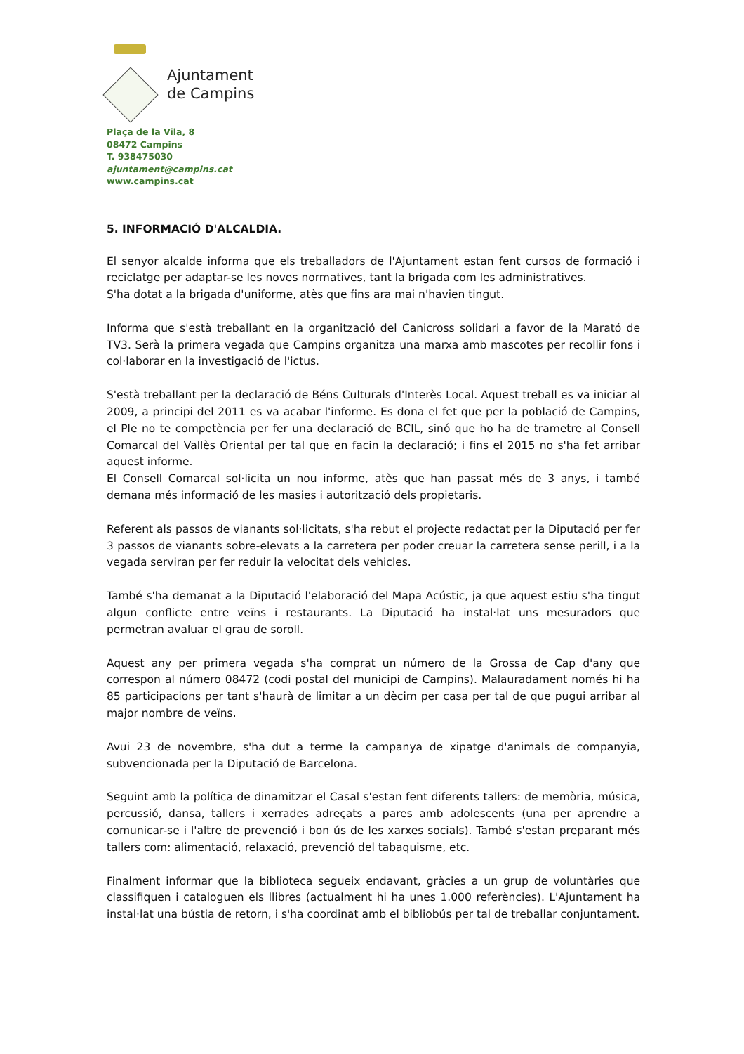Ajuntament
de Campins
Plaça de la Vila, 8
08472 Campins
T. 938475030
ajuntament@campins.cat
www.campins.cat
5. INFORMACIÓ D'ALCALDIA.
El senyor alcalde informa que els treballadors de l'Ajuntament estan fent cursos de formació i reciclatge per adaptar-se les noves normatives, tant la brigada com les administratives.
S'ha dotat a la brigada d'uniforme, atès que fins ara mai n'havien tingut.
Informa que s'està treballant en la organització del Canicross solidari a favor de la Marató de TV3. Serà la primera vegada que Campins organitza una marxa amb mascotes per recollir fons i col·laborar en la investigació de l'ictus.
S'està treballant per la declaració de Béns Culturals d'Interès Local. Aquest treball es va iniciar al 2009, a principi del 2011 es va acabar l'informe. Es dona el fet que per la població de Campins, el Ple no te competència per fer una declaració de BCIL, sinó que ho ha de trametre al Consell Comarcal del Vallès Oriental per tal que en facin la declaració; i fins el 2015 no s'ha fet arribar aquest informe.
El Consell Comarcal sol·licita un nou informe, atès que han passat més de 3 anys, i també demana més informació de les masies i autorització dels propietaris.
Referent als passos de vianants sol·licitats, s'ha rebut el projecte redactat per la Diputació per fer 3 passos de vianants sobre-elevats a la carretera per poder creuar la carretera sense perill, i a la vegada serviran per fer reduir la velocitat dels vehicles.
També s'ha demanat a la Diputació l'elaboració del Mapa Acústic, ja que aquest estiu s'ha tingut algun conflicte entre veïns i restaurants. La Diputació ha instal·lat uns mesuradors que permetran avaluar el grau de soroll.
Aquest any per primera vegada s'ha comprat un número de la Grossa de Cap d'any que correspon al número 08472 (codi postal del municipi de Campins). Malauradament només hi ha 85 participacions per tant s'haurà de limitar a un dècim per casa per tal de que pugui arribar al major nombre de veïns.
Avui 23 de novembre, s'ha dut a terme la campanya de xipatge d'animals de companyia, subvencionada per la Diputació de Barcelona.
Seguint amb la política de dinamitzar el Casal s'estan fent diferents tallers: de memòria, música, percussió, dansa, tallers i xerrades adreçats a pares amb adolescents (una per aprendre a comunicar-se i l'altre de prevenció i bon ús de les xarxes socials). També s'estan preparant més tallers com: alimentació, relaxació, prevenció del tabaquisme, etc.
Finalment informar que la biblioteca segueix endavant, gràcies a un grup de voluntàries que classifiquen i cataloguen els llibres (actualment hi ha unes 1.000 referències). L'Ajuntament ha instal·lat una bústia de retorn, i s'ha coordinat amb el bibliobús per tal de treballar conjuntament.